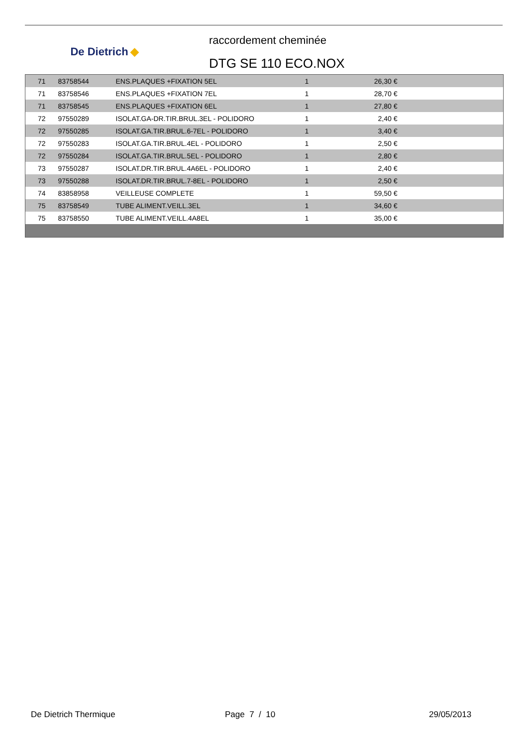De Dietrich ◆
raccordement cheminée
DTG SE 110 ECO.NOX
| 71 | 83758544 | ENS.PLAQUES +FIXATION 5EL | 1 | 26,30 € | |
| 71 | 83758546 | ENS.PLAQUES +FIXATION 7EL | 1 | 28,70 € | |
| 71 | 83758545 | ENS.PLAQUES +FIXATION 6EL | 1 | 27,80 € | |
| 72 | 97550289 | ISOLAT.GA-DR.TIR.BRUL.3EL - POLIDORO | 1 | 2,40 € | |
| 72 | 97550285 | ISOLAT.GA.TIR.BRUL.6-7EL - POLIDORO | 1 | 3,40 € | |
| 72 | 97550283 | ISOLAT.GA.TIR.BRUL.4EL - POLIDORO | 1 | 2,50 € | |
| 72 | 97550284 | ISOLAT.GA.TIR.BRUL.5EL - POLIDORO | 1 | 2,80 € | |
| 73 | 97550287 | ISOLAT.DR.TIR.BRUL.4A6EL - POLIDORO | 1 | 2,40 € | |
| 73 | 97550288 | ISOLAT.DR.TIR.BRUL.7-8EL - POLIDORO | 1 | 2,50 € | |
| 74 | 83858958 | VEILLEUSE COMPLETE | 1 | 59,50 € | |
| 75 | 83758549 | TUBE ALIMENT.VEILL.3EL | 1 | 34,60 € | |
| 75 | 83758550 | TUBE ALIMENT.VEILL.4A8EL | 1 | 35,00 € | |
De Dietrich Thermique Page 7 / 10 29/05/2013